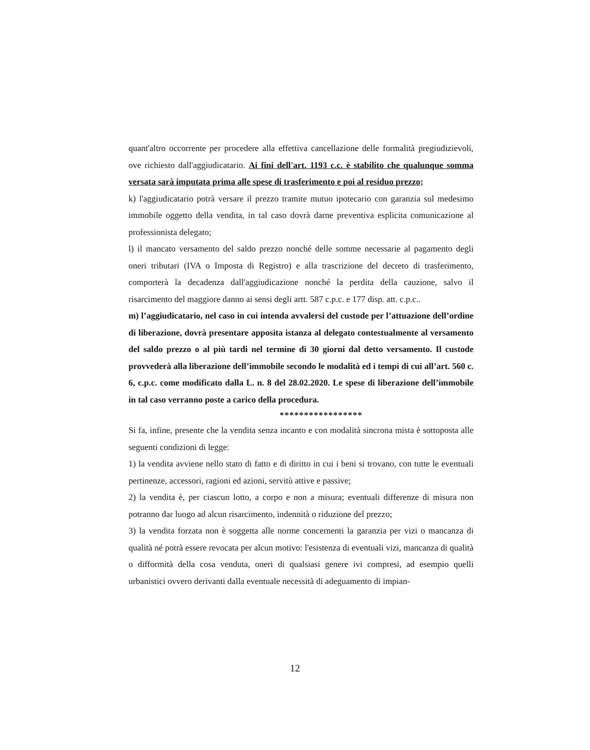quant'altro occorrente per procedere alla effettiva cancellazione delle formalità pregiudizievoli, ove richiesto dall'aggiudicatario. Ai fini dell'art. 1193 c.c. è stabilito che qualunque somma versata sarà imputata prima alle spese di trasferimento e poi al residuo prezzo;
k) l'aggiudicatario potrà versare il prezzo tramite mutuo ipotecario con garanzia sul medesimo immobile oggetto della vendita, in tal caso dovrà darne preventiva esplicita comunicazione al professionista delegato;
l) il mancato versamento del saldo prezzo nonché delle somme necessarie al pagamento degli oneri tributari (IVA o Imposta di Registro) e alla trascrizione del decreto di trasferimento, comporterà la decadenza dall'aggiudicazione nonché la perdita della cauzione, salvo il risarcimento del maggiore danno ai sensi degli artt. 587 c.p.c. e 177 disp. att. c.p.c..
m) l’aggiudicatario, nel caso in cui intenda avvalersi del custode per l’attuazione dell’ordine di liberazione, dovrà presentare apposita istanza al delegato contestualmente al versamento del saldo prezzo o al più tardi nel termine di 30 giorni dal detto versamento. Il custode provvederà alla liberazione dell’immobile secondo le modalità ed i tempi di cui all’art. 560 c. 6, c.p.c. come modificato dalla L. n. 8 del 28.02.2020. Le spese di liberazione dell’immobile in tal caso verranno poste a carico della procedura.
*****************
Si fa, infine, presente che la vendita senza incanto e con modalità sincrona mista è sottoposta alle seguenti condizioni di legge:
1) la vendita avviene nello stato di fatto e di diritto in cui i beni si trovano, con tutte le eventuali pertinenze, accessori, ragioni ed azioni, servitù attive e passive;
2) la vendita è, per ciascun lotto, a corpo e non a misura; eventuali differenze di misura non potranno dar luogo ad alcun risarcimento, indennità o riduzione del prezzo;
3) la vendita forzata non è soggetta alle norme concernenti la garanzia per vizi o mancanza di qualità né potrà essere revocata per alcun motivo: l'esistenza di eventuali vizi, mancanza di qualità o difformità della cosa venduta, oneri di qualsiasi genere ivi compresi, ad esempio quelli urbanistici ovvero derivanti dalla eventuale necessità di adeguamento di impian-
12